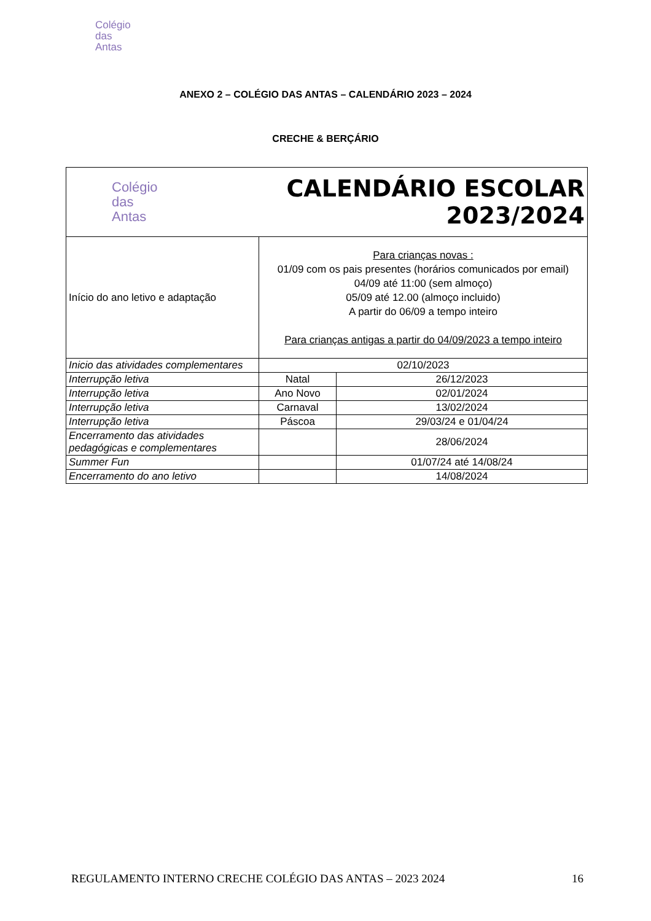Colégio
das
Antas
ANEXO 2 – COLÉGIO DAS ANTAS – CALENDÁRIO 2023 – 2024
CRECHE & BERÇÁRIO
| Colégio das Antas | CALENDÁRIO ESCOLAR 2023/2024 | |
| Início do ano letivo e adaptação | Para crianças novas : 01/09 com os pais presentes (horários comunicados por email) 04/09 até 11:00 (sem almoço) 05/09 até 12.00 (almoço incluido) A partir do 06/09 a tempo inteiro Para crianças antigas a partir do 04/09/2023 a tempo inteiro | |
| Inicio das atividades complementares | 02/10/2023 | |
| Interrupção letiva | Natal | 26/12/2023 |
| Interrupção letiva | Ano Novo | 02/01/2024 |
| Interrupção letiva | Carnaval | 13/02/2024 |
| Interrupção letiva | Páscoa | 29/03/24 e 01/04/24 |
| Encerramento das atividades pedagógicas e complementares | | 28/06/2024 |
| Summer Fun | | 01/07/24 até 14/08/24 |
| Encerramento do ano letivo | | 14/08/2024 |
REGULAMENTO INTERNO CRECHE COLÉGIO DAS ANTAS – 2023 2024 16